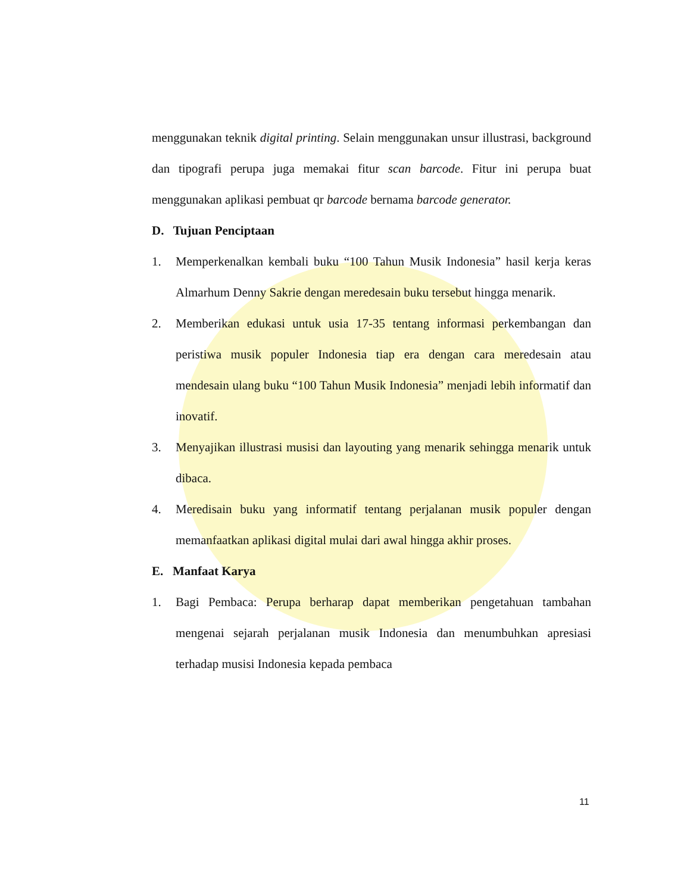menggunakan teknik digital printing. Selain menggunakan unsur illustrasi, background dan tipografi perupa juga memakai fitur scan barcode. Fitur ini perupa buat menggunakan aplikasi pembuat qr barcode bernama barcode generator.
D. Tujuan Penciptaan
1. Memperkenalkan kembali buku “100 Tahun Musik Indonesia” hasil kerja keras Almarhum Denny Sakrie dengan meredesain buku tersebut hingga menarik.
2. Memberikan edukasi untuk usia 17-35 tentang informasi perkembangan dan peristiwa musik populer Indonesia tiap era dengan cara meredesain atau mendesain ulang buku “100 Tahun Musik Indonesia” menjadi lebih informatif dan inovatif.
3. Menyajikan illustrasi musisi dan layouting yang menarik sehingga menarik untuk dibaca.
4. Meredisain buku yang informatif tentang perjalanan musik populer dengan memanfaatkan aplikasi digital mulai dari awal hingga akhir proses.
E. Manfaat Karya
1. Bagi Pembaca: Perupa berharap dapat memberikan pengetahuan tambahan mengenai sejarah perjalanan musik Indonesia dan menumbuhkan apresiasi terhadap musisi Indonesia kepada pembaca
11